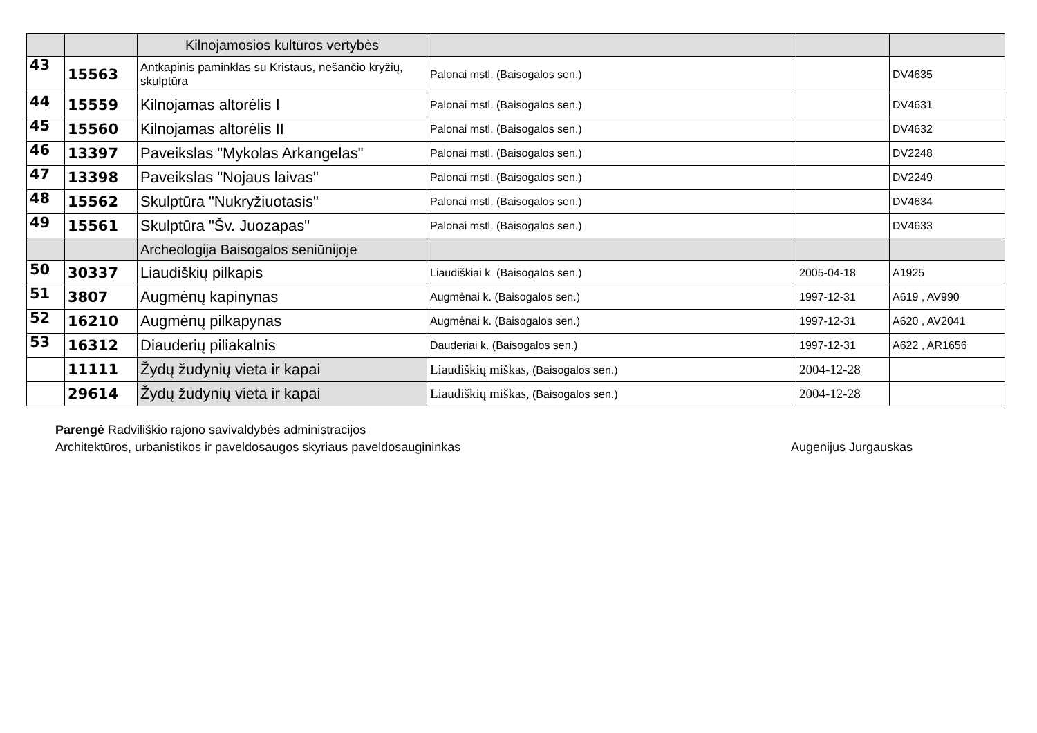| | | Kilnojamosios kultūros vertybės | | | |
| 43 | 15563 | Antkapinis paminklas su Kristaus, nešančio kryžių, skulptūra | Palonai mstl. (Baisogalos sen.) | | DV4635 |
| 44 | 15559 | Kilnojamas altorėlis I | Palonai mstl. (Baisogalos sen.) | | DV4631 |
| 45 | 15560 | Kilnojamas altorėlis II | Palonai mstl. (Baisogalos sen.) | | DV4632 |
| 46 | 13397 | Paveikslas "Mykolas Arkangelas" | Palonai mstl. (Baisogalos sen.) | | DV2248 |
| 47 | 13398 | Paveikslas "Nojaus laivas" | Palonai mstl. (Baisogalos sen.) | | DV2249 |
| 48 | 15562 | Skulptūra "Nukryžiuotasis" | Palonai mstl. (Baisogalos sen.) | | DV4634 |
| 49 | 15561 | Skulptūra "Šv. Juozapas" | Palonai mstl. (Baisogalos sen.) | | DV4633 |
| | | Archeologija Baisogalos seniūnijoje | | | |
| 50 | 30337 | Liaudiškių pilkapis | Liaudiškiai k. (Baisogalos sen.) | 2005-04-18 | A1925 |
| 51 | 3807 | Augmėnų kapinynas | Augmėnai k. (Baisogalos sen.) | 1997-12-31 | A619 , AV990 |
| 52 | 16210 | Augmėnų pilkapynas | Augmėnai k. (Baisogalos sen.) | 1997-12-31 | A620 , AV2041 |
| 53 | 16312 | Diauderių piliakalnis | Dauderiai k. (Baisogalos sen.) | 1997-12-31 | A622 , AR1656 |
| | 11111 | Žydų žudynių vieta ir kapai | Liaudiškių miškas, (Baisogalos sen.) | 2004-12-28 | |
| | 29614 | Žydų žudynių vieta ir kapai | Liaudiškių miškas, (Baisogalos sen.) | 2004-12-28 | |
Parengė Radviliškio rajono savivaldybės administracijos
Architektūros, urbanistikos ir paveldosaugos skyriaus paveldosaugininkas
Augenijus Jurgauskas